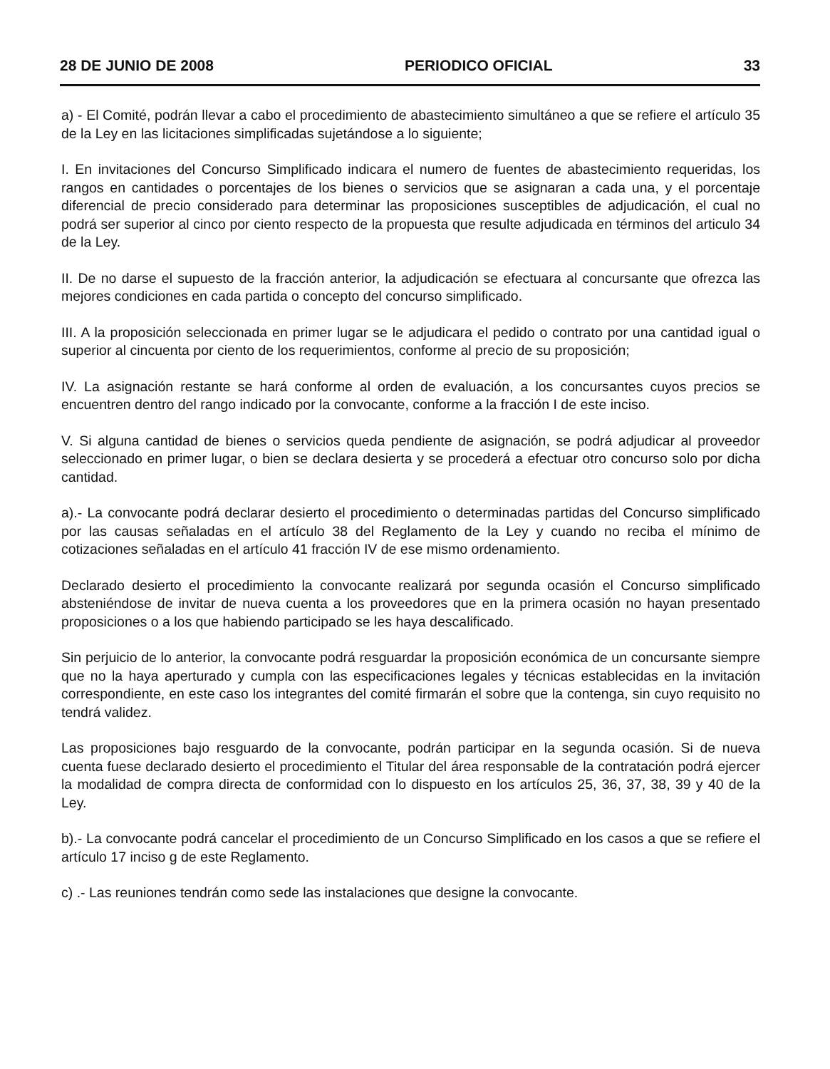28 DE JUNIO DE 2008 PERIODICO OFICIAL 33
a) - El Comité, podrán llevar a cabo el procedimiento de abastecimiento simultáneo a que se refiere el artículo 35 de la Ley en las licitaciones simplificadas sujetándose a lo siguiente;
I. En invitaciones del Concurso Simplificado indicara el numero de fuentes de abastecimiento requeridas, los rangos en cantidades o porcentajes de los bienes o servicios que se asignaran a cada una, y el porcentaje diferencial de precio considerado para determinar las proposiciones susceptibles de adjudicación, el cual no podrá ser superior al cinco por ciento respecto de la propuesta que resulte adjudicada en términos del articulo 34 de la Ley.
II. De no darse el supuesto de la fracción anterior, la adjudicación se efectuara al concursante que ofrezca las mejores condiciones en cada partida o concepto del concurso simplificado.
III. A la proposición seleccionada en primer lugar se le adjudicara el pedido o contrato por una cantidad igual o superior al cincuenta por ciento de los requerimientos, conforme al precio de su proposición;
IV. La asignación restante se hará conforme al orden de evaluación, a los concursantes cuyos precios se encuentren dentro del rango indicado por la convocante, conforme a la fracción I de este inciso.
V. Si alguna cantidad de bienes o servicios queda pendiente de asignación, se podrá adjudicar al proveedor seleccionado en primer lugar, o bien se declara desierta y se procederá a efectuar otro concurso solo por dicha cantidad.
a).- La convocante podrá declarar desierto el procedimiento o determinadas partidas del Concurso simplificado por las causas señaladas en el artículo 38 del Reglamento de la Ley y cuando no reciba el mínimo de cotizaciones señaladas en el artículo 41 fracción IV de ese mismo ordenamiento.
Declarado desierto el procedimiento la convocante realizará por segunda ocasión el Concurso simplificado absteniéndose de invitar de nueva cuenta a los proveedores que en la primera ocasión no hayan presentado proposiciones o a los que habiendo participado se les haya descalificado.
Sin perjuicio de lo anterior, la convocante podrá resguardar la proposición económica de un concursante siempre que no la haya aperturado y cumpla con las especificaciones legales y técnicas establecidas en la invitación correspondiente, en este caso los integrantes del comité firmarán el sobre que la contenga, sin cuyo requisito no tendrá validez.
Las proposiciones bajo resguardo de la convocante, podrán participar en la segunda ocasión. Si de nueva cuenta fuese declarado desierto el procedimiento el Titular del área responsable de la contratación podrá ejercer la modalidad de compra directa de conformidad con lo dispuesto en los artículos 25, 36, 37, 38, 39 y 40 de la Ley.
b).- La convocante podrá cancelar el procedimiento de un Concurso Simplificado en los casos a que se refiere el artículo 17 inciso g de este Reglamento.
c) .- Las reuniones tendrán como sede las instalaciones que designe la convocante.